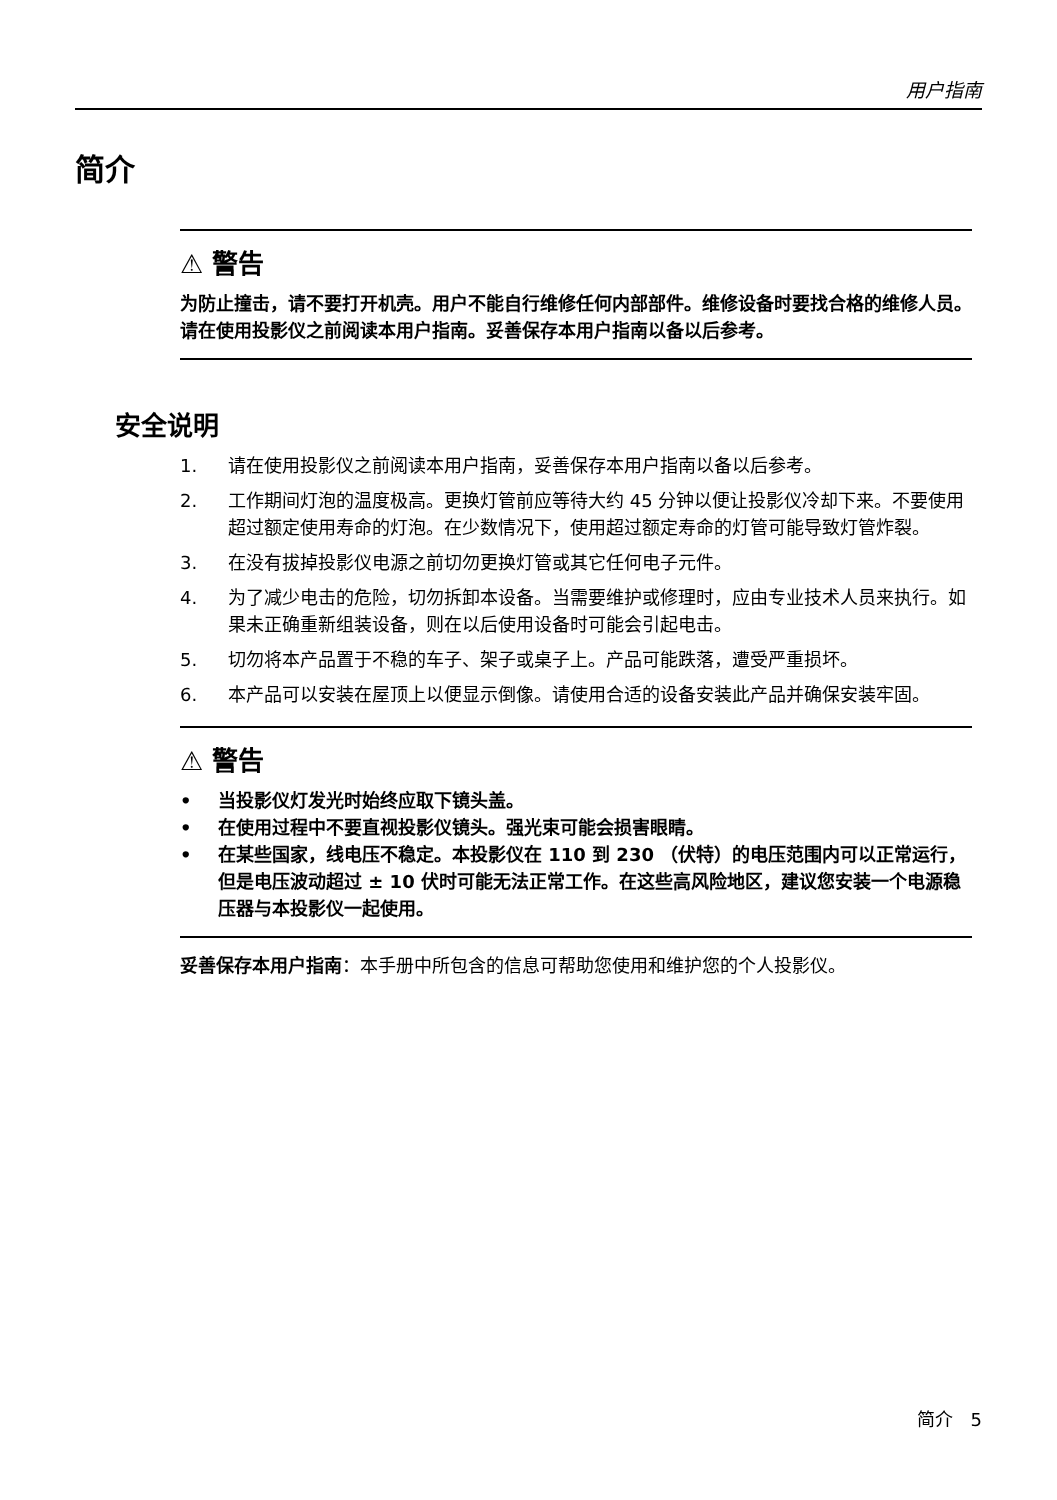用户指南
简介
⚠ 警告
为防止撞击，请不要打开机壳。用户不能自行维修任何内部部件。维修设备时要找合格的维修人员。请在使用投影仪之前阅读本用户指南。妥善保存本用户指南以备以后参考。
安全说明
1. 请在使用投影仪之前阅读本用户指南，妥善保存本用户指南以备以后参考。
2. 工作期间灯泡的温度极高。更换灯管前应等待大约 45 分钟以便让投影仪冷却下来。不要使用超过额定使用寿命的灯泡。在少数情况下，使用超过额定寿命的灯管可能导致灯管炸裂。
3. 在没有拔掉投影仪电源之前切勿更换灯管或其它任何电子元件。
4. 为了减少电击的危险，切勿拆卸本设备。当需要维护或修理时，应由专业技术人员来执行。如果未正确重新组装设备，则在以后使用设备时可能会引起电击。
5. 切勿将本产品置于不稳的车子、架子或桌子上。产品可能跌落，遭受严重损坏。
6. 本产品可以安装在屋顶上以便显示倒像。请使用合适的设备安装此产品并确保安装牢固。
⚠ 警告
• 当投影仪灯发光时始终应取下镜头盖。
• 在使用过程中不要直视投影仪镜头。强光束可能会损害眼睛。
• 在某些国家，线电压不稳定。本投影仪在 110 到 230 （伏特）的电压范围内可以正常运行，但是电压波动超过 ± 10 伏时可能无法正常工作。在这些高风险地区，建议您安装一个电源稳压器与本投影仪一起使用。
妥善保存本用户指南：本手册中所包含的信息可帮助您使用和维护您的个人投影仪。
简介 5